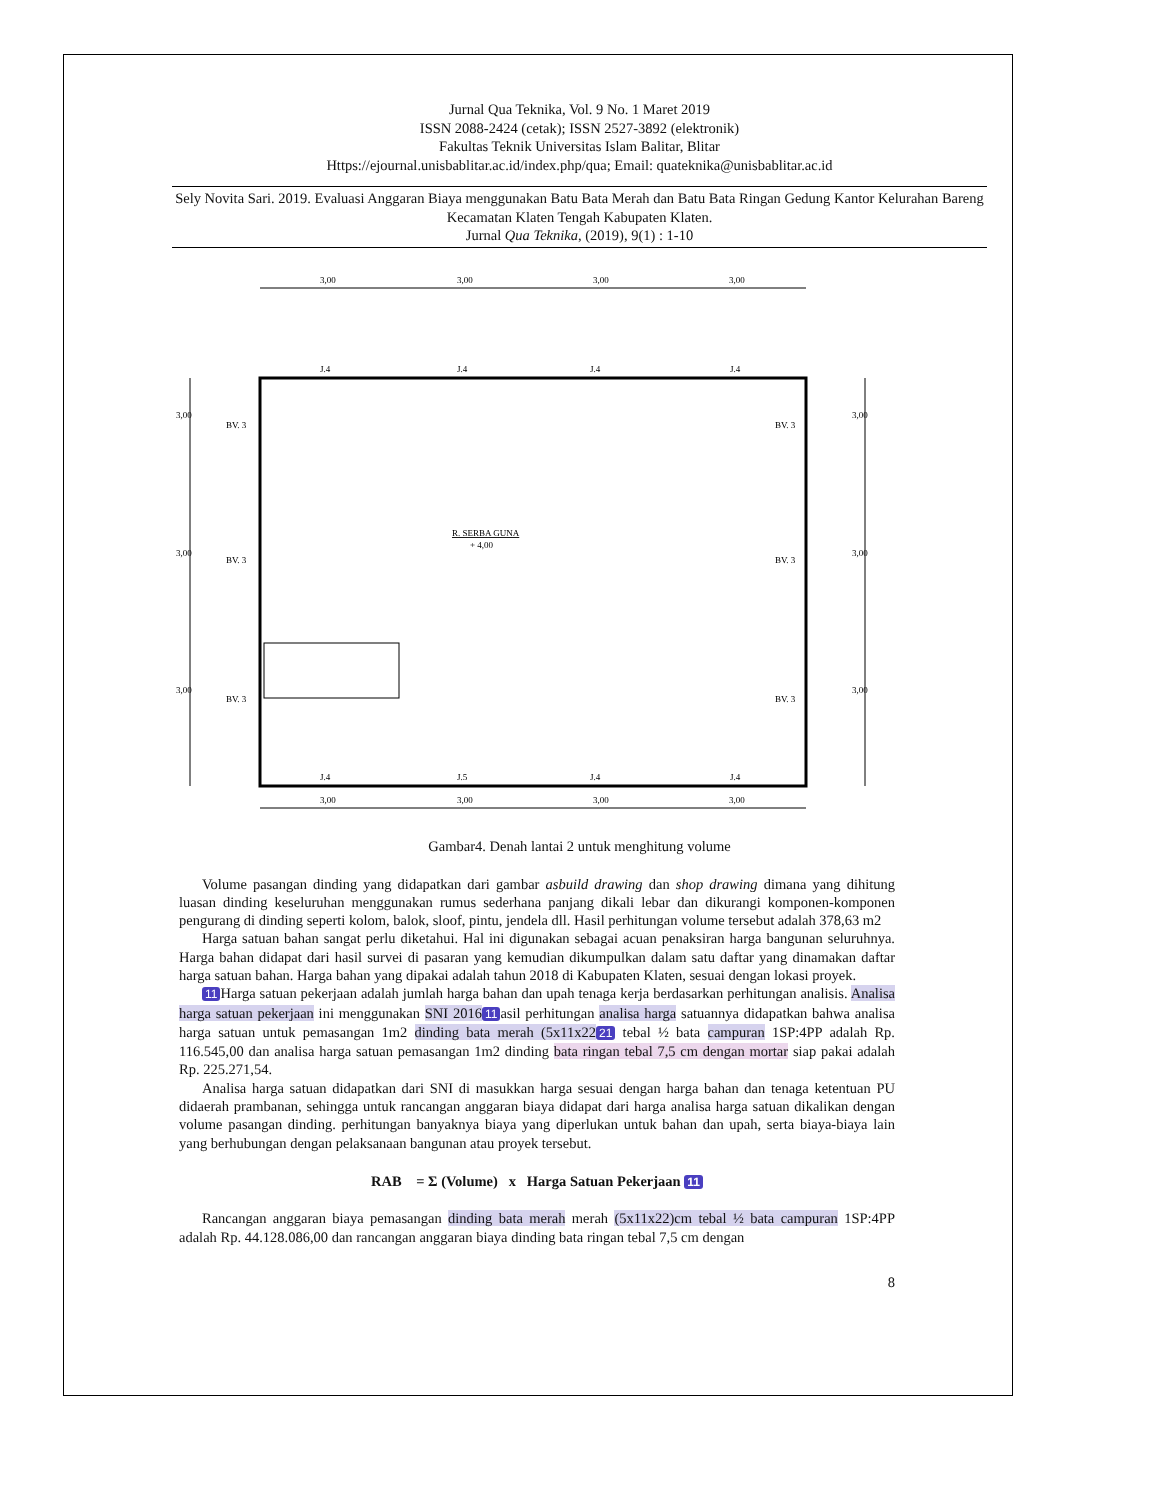Jurnal Qua Teknika, Vol. 9 No. 1 Maret 2019
ISSN 2088-2424 (cetak); ISSN 2527-3892 (elektronik)
Fakultas Teknik Universitas Islam Balitar, Blitar
Https://ejournal.unisbablitar.ac.id/index.php/qua; Email: quateknika@unisbablitar.ac.id
Sely Novita Sari. 2019. Evaluasi Anggaran Biaya menggunakan Batu Bata Merah dan Batu Bata Ringan Gedung Kantor Kelurahan Bareng Kecamatan Klaten Tengah Kabupaten Klaten.
Jurnal Qua Teknika, (2019), 9(1) : 1-10
3,00
3,00
3,00
3,00
3,00
3,00
3,00
3,00
3,00
3,00
3,00
3,00
3,00
3,00
BV. 3
BV. 3
BV. 3
BV. 3
BV. 3
BV. 3
J.4
J.4
J.4
J.4
J.4
J.5
J.4
J.4
R. SERBA GUNA
+ 4,00
Gambar4. Denah lantai 2 untuk menghitung volume
Volume pasangan dinding yang didapatkan dari gambar asbuild drawing dan shop drawing dimana yang dihitung luasan dinding keseluruhan menggunakan rumus sederhana panjang dikali lebar dan dikurangi komponen-komponen pengurang di dinding seperti kolom, balok, sloof, pintu, jendela dll. Hasil perhitungan volume tersebut adalah 378,63 m2
Harga satuan bahan sangat perlu diketahui. Hal ini digunakan sebagai acuan penaksiran harga bangunan seluruhnya. Harga bahan didapat dari hasil survei di pasaran yang kemudian dikumpulkan dalam satu daftar yang dinamakan daftar harga satuan bahan. Harga bahan yang dipakai adalah tahun 2018 di Kabupaten Klaten, sesuai dengan lokasi proyek.
11 Harga satuan pekerjaan adalah jumlah harga bahan dan upah tenaga kerja berdasarkan perhitungan analisis. Analisa harga satuan pekerjaan ini menggunakan SNI 2016 11 asil perhitungan analisa harga satuannya didapatkan bahwa analisa harga satuan untuk pemasangan 1m2 dinding bata merah (5x11x22 21 tebal ½ bata campuran 1SP:4PP adalah Rp. 116.545,00 dan analisa harga satuan pemasangan 1m2 dinding bata ringan tebal 7,5 cm dengan mortar siap pakai adalah Rp. 225.271,54.
Analisa harga satuan didapatkan dari SNI di masukkan harga sesuai dengan harga bahan dan tenaga ketentuan PU didaerah prambanan, sehingga untuk rancangan anggaran biaya didapat dari harga analisa harga satuan dikalikan dengan volume pasangan dinding. perhitungan banyaknya biaya yang diperlukan untuk bahan dan upah, serta biaya-biaya lain yang berhubungan dengan pelaksanaan bangunan atau proyek tersebut.
RAB = Σ (Volume) x Harga Satuan Pekerjaan 11
Rancangan anggaran biaya pemasangan dinding bata merah merah (5x11x22)cm tebal ½ bata campuran 1SP:4PP adalah Rp. 44.128.086,00 dan rancangan anggaran biaya dinding bata ringan tebal 7,5 cm dengan
8